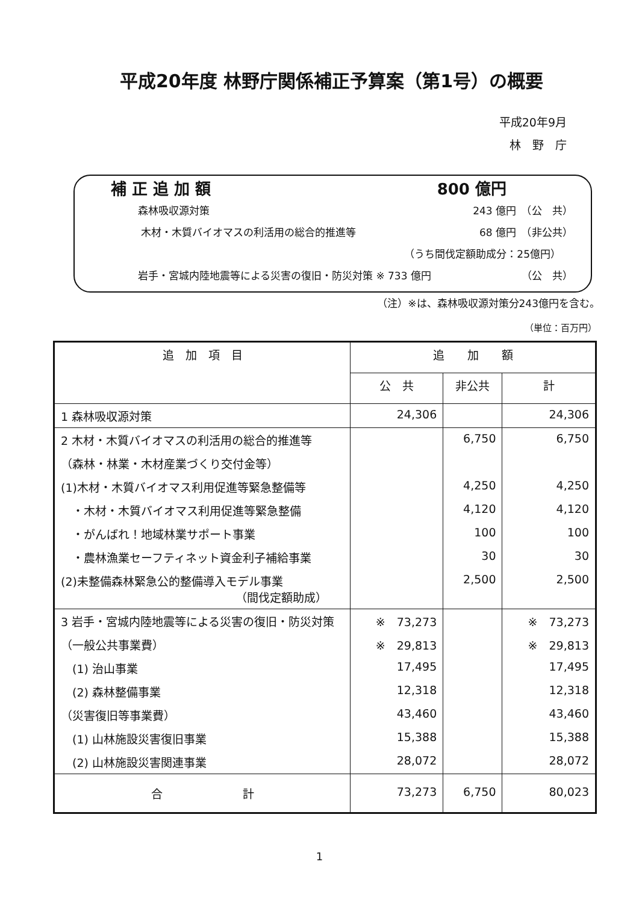平成20年度 林野庁関係補正予算案（第1号）の概要
平成20年9月
林　野　庁
補 正 追 加 額 800 億円
森林吸収源対策 243 億円　（公　共）
木材・木質バイオマスの利活用の総合的推進等 68 億円　（非公共）
（うち間伐定額助成分：25億円）
岩手・宮城内陸地震等による災害の復旧・防災対策 ※ 733 億円 （公　共）
（注）※は、森林吸収源対策分243億円を含む。
（単位：百万円）
| 追 加 項 目 | 追 加 額 | | |
| --- | --- | --- | --- |
| | 公 共 | 非公共 | 計 |
| 1 森林吸収源対策 | 24,306 | | 24,306 |
| 2 木材・木質バイオマスの利活用の総合的推進等 | | 6,750 | 6,750 |
| （森林・林業・木材産業づくり交付金等） | | | |
| (1)木材・木質バイオマス利用促進等緊急整備等 | | 4,250 | 4,250 |
| ・木材・木質バイオマス利用促進等緊急整備 | | 4,120 | 4,120 |
| ・がんばれ！地域林業サポート事業 | | 100 | 100 |
| ・農林漁業セーフティネット資金利子補給事業 | | 30 | 30 |
| (2)未整備森林緊急公的整備導入モデル事業 （間伐定額助成） | | 2,500 | 2,500 |
| 3 岩手・宮城内陸地震等による災害の復旧・防災対策 | ※ 73,273 | | ※ 73,273 |
| （一般公共事業費） | ※ 29,813 | | ※ 29,813 |
| (1) 治山事業 | 17,495 | | 17,495 |
| (2) 森林整備事業 | 12,318 | | 12,318 |
| （災害復旧等事業費） | 43,460 | | 43,460 |
| (1) 山林施設災害復旧事業 | 15,388 | | 15,388 |
| (2) 山林施設災害関連事業 | 28,072 | | 28,072 |
| 合 計 | 73,273 | 6,750 | 80,023 |
1